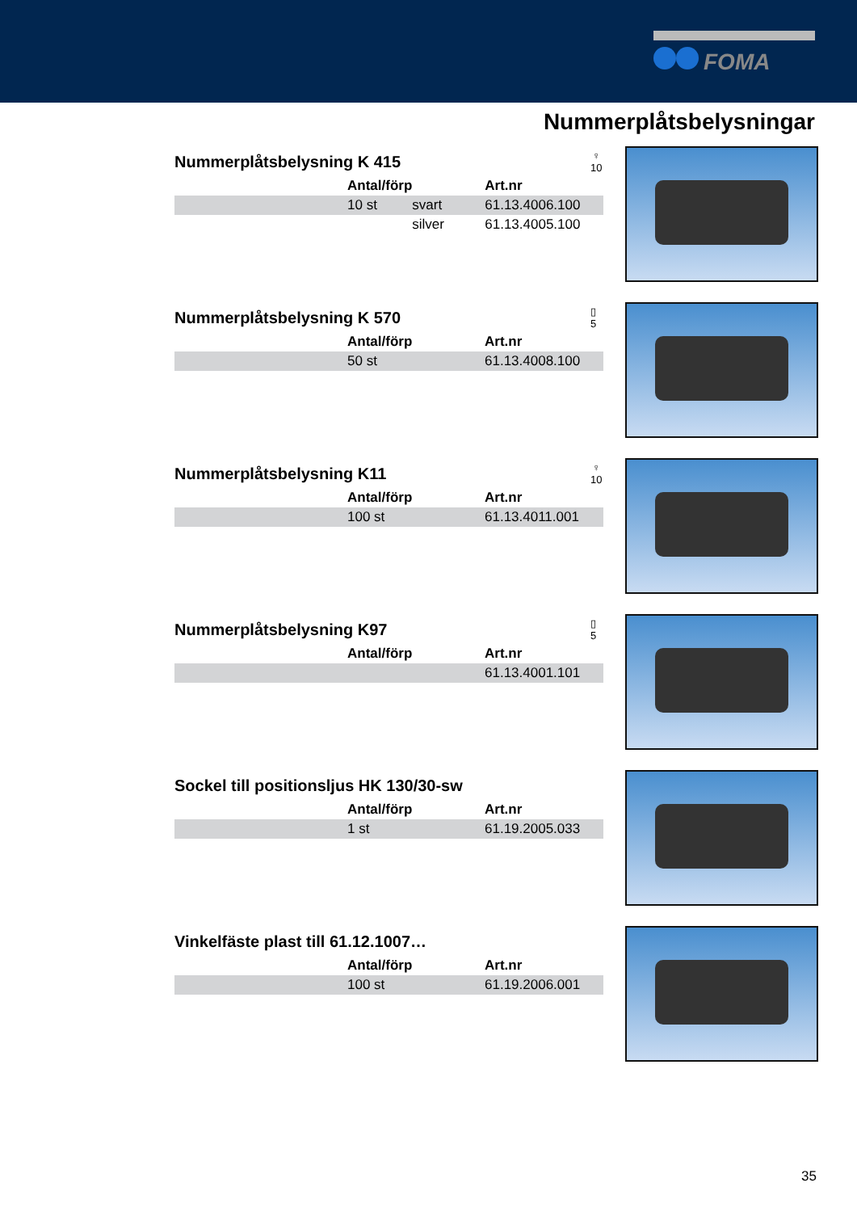FOMA
Nummerplåtsbelysningar
Nummerplåtsbelysning K 415
♀
10
| | Antal/förp | | Art.nr |
| --- | --- | --- | --- |
| | 10 st | svart | 61.13.4006.100 |
| | | silver | 61.13.4005.100 |
Nummerplåtsbelysning K 570
▯
5
| | Antal/förp | Art.nr |
| --- | --- | --- |
| | 50 st | 61.13.4008.100 |
Nummerplåtsbelysning K11
♀
10
| | Antal/förp | Art.nr |
| --- | --- | --- |
| | 100 st | 61.13.4011.001 |
Nummerplåtsbelysning K97
▯
5
| | Antal/förp | Art.nr |
| --- | --- | --- |
| | | 61.13.4001.101 |
Sockel till positionsljus HK 130/30-sw
| | Antal/förp | Art.nr |
| --- | --- | --- |
| | 1 st | 61.19.2005.033 |
Vinkelfäste plast till 61.12.1007…
| | Antal/förp | Art.nr |
| --- | --- | --- |
| | 100 st | 61.19.2006.001 |
35